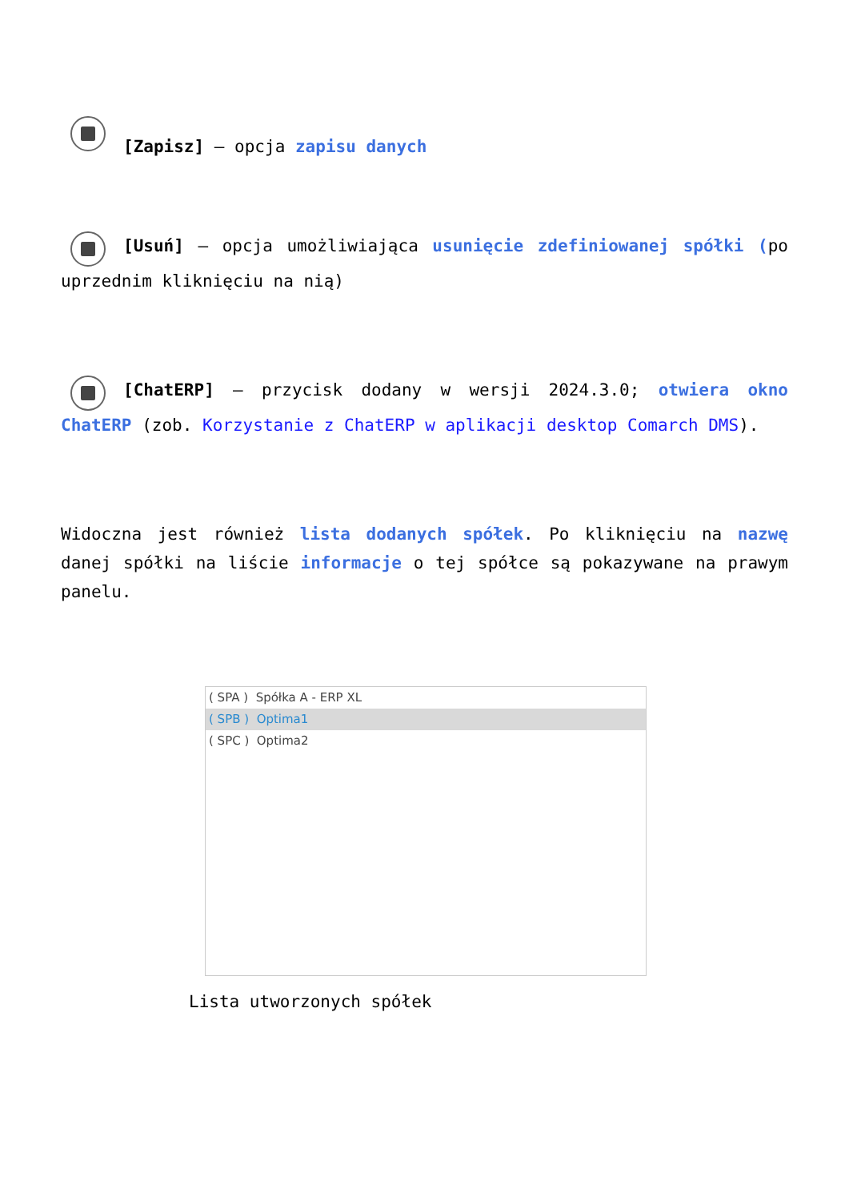[Zapisz] – opcja zapisu danych
[Usuń] – opcja umożliwiająca usunięcie zdefiniowanej spółki (po uprzednim kliknięciu na nią)
[ChatERP] – przycisk dodany w wersji 2024.3.0; otwiera okno ChatERP (zob. Korzystanie z ChatERP w aplikacji desktop Comarch DMS).
Widoczna jest również lista dodanych spółek. Po kliknięciu na nazwę danej spółki na liście informacje o tej spółce są pokazywane na prawym panelu.
( SPA ) Spółka A - ERP XL
( SPB ) Optima1
( SPC ) Optima2
Lista utworzonych spółek